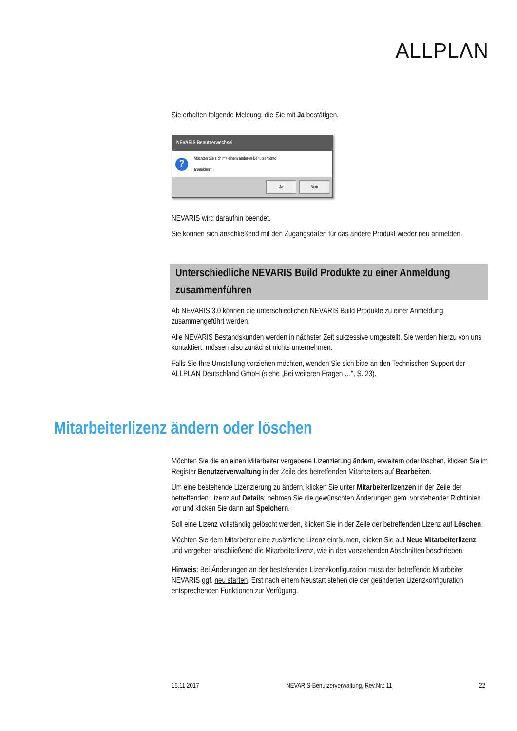ALLPLΛN
Sie erhalten folgende Meldung, die Sie mit Ja bestätigen.
NEVARIS Benutzerwechsel
?
Möchten Sie sich mit einem anderen Benutzerkonto
anmelden?
Ja Nein
NEVARIS wird daraufhin beendet.
Sie können sich anschließend mit den Zugangsdaten für das andere Produkt wieder neu anmelden.
Unterschiedliche NEVARIS Build Produkte zu einer Anmeldung zusammenführen
Ab NEVARIS 3.0 können die unterschiedlichen NEVARIS Build Produkte zu einer Anmeldung zusammengeführt werden.
Alle NEVARIS Bestandskunden werden in nächster Zeit sukzessive umgestellt. Sie werden hierzu von uns kontaktiert, müssen also zunächst nichts unternehmen.
Falls Sie Ihre Umstellung vorziehen möchten, wenden Sie sich bitte an den Technischen Support der ALLPLAN Deutschland GmbH (siehe „Bei weiteren Fragen …“, S. 23).
Mitarbeiterlizenz ändern oder löschen
Möchten Sie die an einen Mitarbeiter vergebene Lizenzierung ändern, erweitern oder löschen, klicken Sie im Register Benutzerverwaltung in der Zeile des betreffenden Mitarbeiters auf Bearbeiten.
Um eine bestehende Lizenzierung zu ändern, klicken Sie unter Mitarbeiterlizenzen in der Zeile der betreffenden Lizenz auf Details; nehmen Sie die gewünschten Änderungen gem. vorstehender Richtlinien vor und klicken Sie dann auf Speichern.
Soll eine Lizenz vollständig gelöscht werden, klicken Sie in der Zeile der betreffenden Lizenz auf Löschen.
Möchten Sie dem Mitarbeiter eine zusätzliche Lizenz einräumen, klicken Sie auf Neue Mitarbeiterlizenz und vergeben anschließend die Mitarbeiterlizenz, wie in den vorstehenden Abschnitten beschrieben.
Hinweis: Bei Änderungen an der bestehenden Lizenzkonfiguration muss der betreffende Mitarbeiter NEVARIS ggf. neu starten. Erst nach einem Neustart stehen die der geänderten Lizenzkonfiguration entsprechenden Funktionen zur Verfügung.
15.11.2017 NEVARIS-Benutzerverwaltung, Rev.Nr.: 11 22